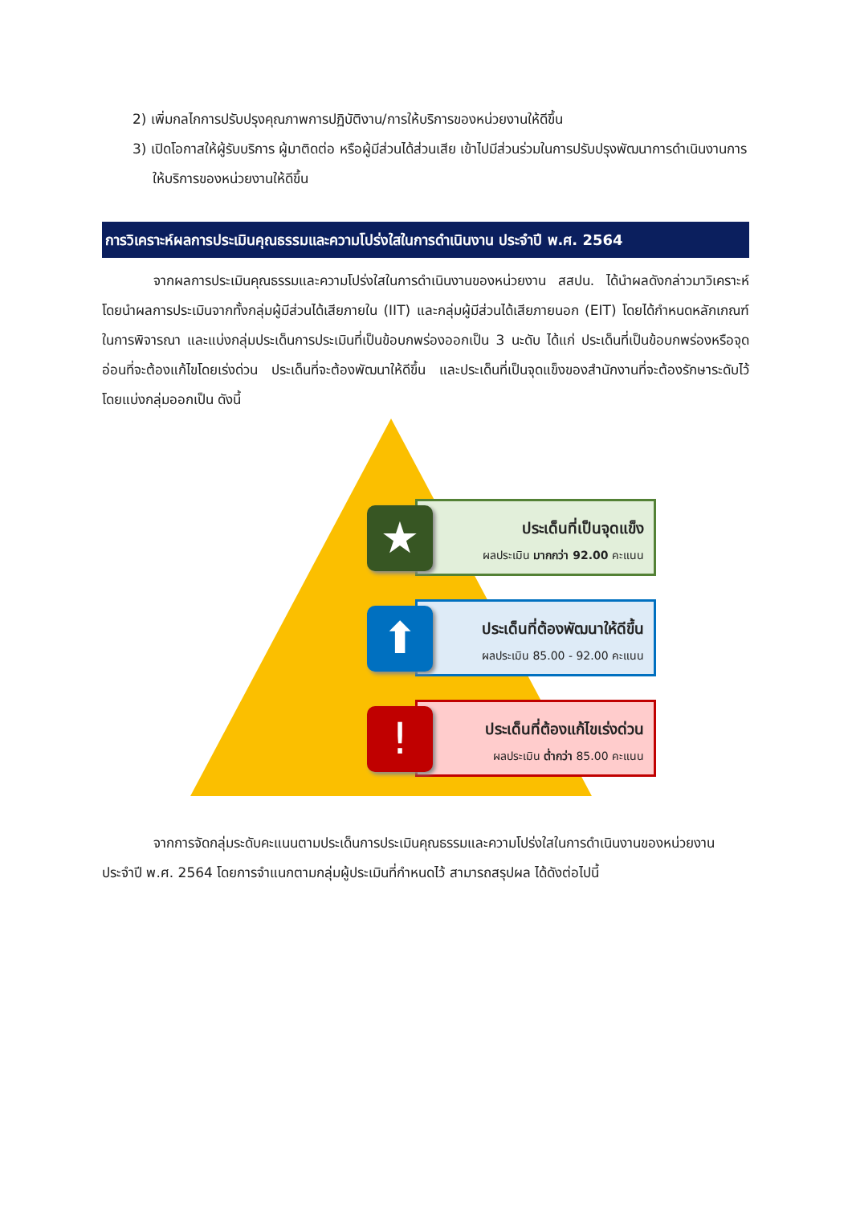2) เพิ่มกลไกการปรับปรุงคุณภาพการปฏิบัติงาน/การให้บริการของหน่วยงานให้ดีขึ้น
3) เปิดโอกาสให้ผู้รับบริการ ผู้มาติดต่อ หรือผู้มีส่วนได้ส่วนเสีย เข้าไปมีส่วนร่วมในการปรับปรุงพัฒนาการดำเนินงานการให้บริการของหน่วยงานให้ดีขึ้น
การวิเคราะห์ผลการประเมินคุณธรรมและความโปร่งใสในการดำเนินงาน ประจำปี พ.ศ. 2564
จากผลการประเมินคุณธรรมและความโปร่งใสในการดำเนินงานของหน่วยงาน สสปน. ได้นำผลดังกล่าวมาวิเคราะห์ โดยนำผลการประเมินจากทั้งกลุ่มผู้มีส่วนได้เสียภายใน (IIT) และกลุ่มผู้มีส่วนได้เสียภายนอก (EIT) โดยได้กำหนดหลักเกณฑ์ในการพิจารณา และแบ่งกลุ่มประเด็นการประเมินที่เป็นข้อบกพร่องออกเป็น 3 นะดับ ได้แก่ ประเด็นที่เป็นข้อบกพร่องหรือจุดอ่อนที่จะต้องแก้ไขโดยเร่งด่วน ประเด็นที่จะต้องพัฒนาให้ดีขึ้น และประเด็นที่เป็นจุดแข็งของสำนักงานที่จะต้องรักษาระดับไว้ โดยแบ่งกลุ่มออกเป็น ดังนี้
ประเด็นที่เป็นจุดแข็ง
ผลประเมิน มากกว่า 92.00 คะแนน
★
ประเด็นที่ต้องพัฒนาให้ดีขึ้น
ผลประเมิน 85.00 - 92.00 คะแนน
⬆
ประเด็นที่ต้องแก้ไขเร่งด่วน
ผลประเมิน ต่ำกว่า 85.00 คะแนน
!
จากการจัดกลุ่มระดับคะแนนตามประเด็นการประเมินคุณธรรมและความโปร่งใสในการดำเนินงานของหน่วยงาน ประจำปี พ.ศ. 2564 โดยการจำแนกตามกลุ่มผู้ประเมินที่กำหนดไว้ สามารถสรุปผล ได้ดังต่อไปนี้